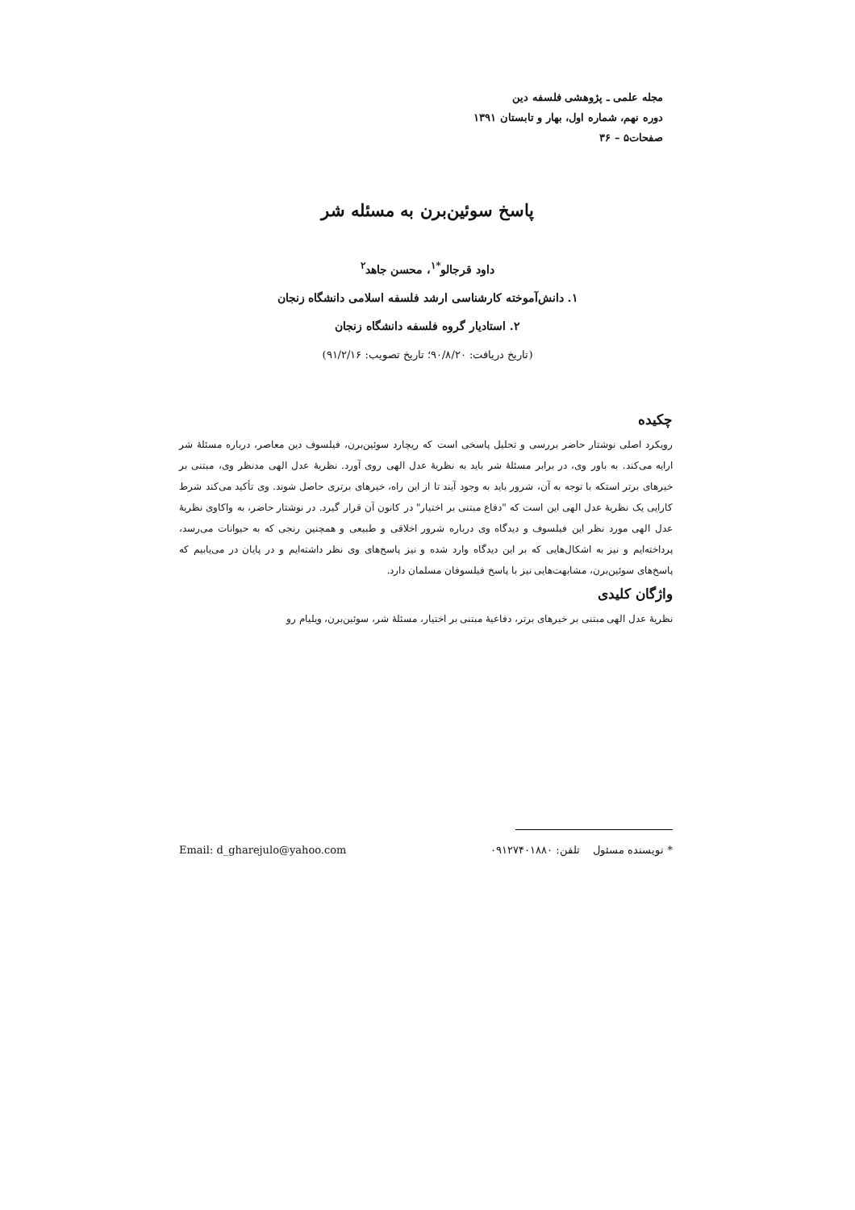مجله علمی ـ پژوهشی فلسفه دین
دوره نهم، شماره اول، بهار و تابستان ۱۳۹۱
صفحات۵ – ۳۶
پاسخ سوئین‌برن به مسئله شر
داود قرجالو<sup>*۱</sup>، محسن جاهد<sup>۲</sup>
۱. دانش‌آموخته کارشناسی ارشد فلسفه اسلامی دانشگاه زنجان
۲. استادیار گروه فلسفه دانشگاه زنجان
(تاریخ دریافت: ۹۰/۸/۲۰؛ تاریخ تصویب: ۹۱/۲/۱۶)
چکیده
رویکرد اصلی نوشتار حاضر بررسی و تحلیل پاسخی است که ریچارد سوئین‌برن، فیلسوف دین معاصر، درباره مسئلهٔ شر ارایه می‌کند. به باور وی، در برابر مسئلهٔ شر باید به نظریهٔ عدل الهی روی آورد. نظریهٔ عدل الهی مدنظر وی، مبتنی بر خیرهای برتر استکه با توجه به آن، شرور باید به وجود آیند تا از این راه، خیرهای برتری حاصل شوند. وی تأکید می‌کند شرط کارایی یک نظریهٔ عدل الهی این است که "دفاع مبتنی بر اختیار" در کانون آن قرار گیرد. در نوشتار حاضر، به واکاوی نظریهٔ عدل الهی مورد نظر این فیلسوف و دیدگاه وی درباره شرور اخلاقی و طبیعی و همچنین رنجی که به حیوانات می‌رسد، پرداخته‌ایم و نیز به اشکال‌هایی که بر این دیدگاه وارد شده و نیز پاسخ‌های وی نظر داشته‌ایم و در پایان در می‌یابیم که پاسخ‌های سوئین‌برن، مشابهت‌هایی نیز با پاسخ فیلسوفان مسلمان دارد.
واژگان کلیدی
نظریهٔ عدل الهی مبتنی بر خیرهای برتر، دفاعیهٔ مبتنی بر اختیار، مسئلهٔ شر، سوئین‌برن، ویلیام رو
* نویسنده مسئول تلفن: ۰۹۱۲۷۴۰۱۸۸۰ Email: d_gharejulo@yahoo.com